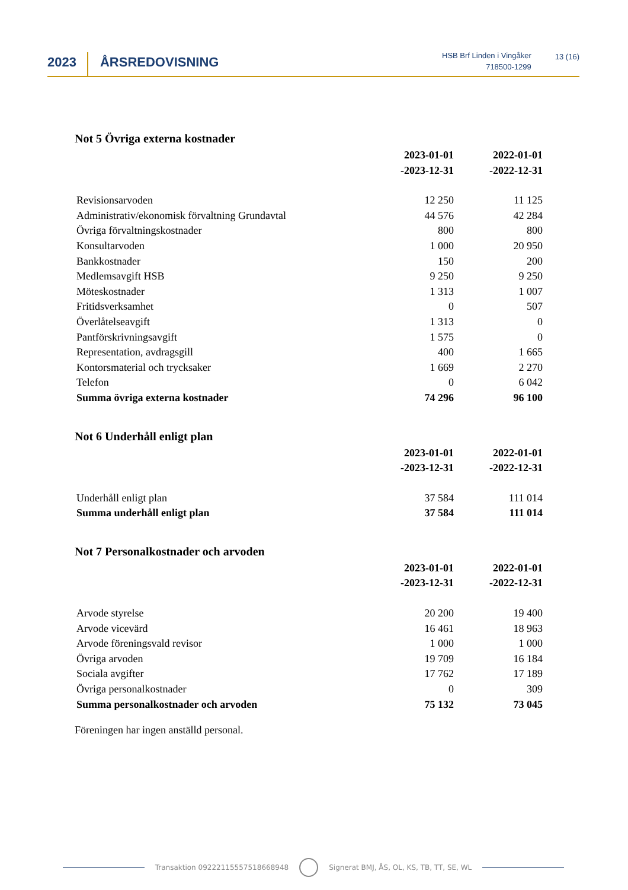2023
ÅRSREDOVISNING
HSB Brf Linden i Vingåker
718500-1299
13 (16)
Not 5 Övriga externa kostnader
| | 2023-01-01 -2023-12-31 | 2022-01-01 -2022-12-31 |
| Revisionsarvoden | 12 250 | 11 125 |
| Administrativ/ekonomisk förvaltning Grundavtal | 44 576 | 42 284 |
| Övriga förvaltningskostnader | 800 | 800 |
| Konsultarvoden | 1 000 | 20 950 |
| Bankkostnader | 150 | 200 |
| Medlemsavgift HSB | 9 250 | 9 250 |
| Möteskostnader | 1 313 | 1 007 |
| Fritidsverksamhet | 0 | 507 |
| Överlåtelseavgift | 1 313 | 0 |
| Pantförskrivningsavgift | 1 575 | 0 |
| Representation, avdragsgill | 400 | 1 665 |
| Kontorsmaterial och trycksaker | 1 669 | 2 270 |
| Telefon | 0 | 6 042 |
| Summa övriga externa kostnader | 74 296 | 96 100 |
Not 6 Underhåll enligt plan
| | 2023-01-01 -2023-12-31 | 2022-01-01 -2022-12-31 |
| Underhåll enligt plan | 37 584 | 111 014 |
| Summa underhåll enligt plan | 37 584 | 111 014 |
Not 7 Personalkostnader och arvoden
| | 2023-01-01 -2023-12-31 | 2022-01-01 -2022-12-31 |
| Arvode styrelse | 20 200 | 19 400 |
| Arvode vicevärd | 16 461 | 18 963 |
| Arvode föreningsvald revisor | 1 000 | 1 000 |
| Övriga arvoden | 19 709 | 16 184 |
| Sociala avgifter | 17 762 | 17 189 |
| Övriga personalkostnader | 0 | 309 |
| Summa personalkostnader och arvoden | 75 132 | 73 045 |
Föreningen har ingen anställd personal.
Transaktion 09222115557518668948
Signerat BMJ, ÅS, OL, KS, TB, TT, SE, WL